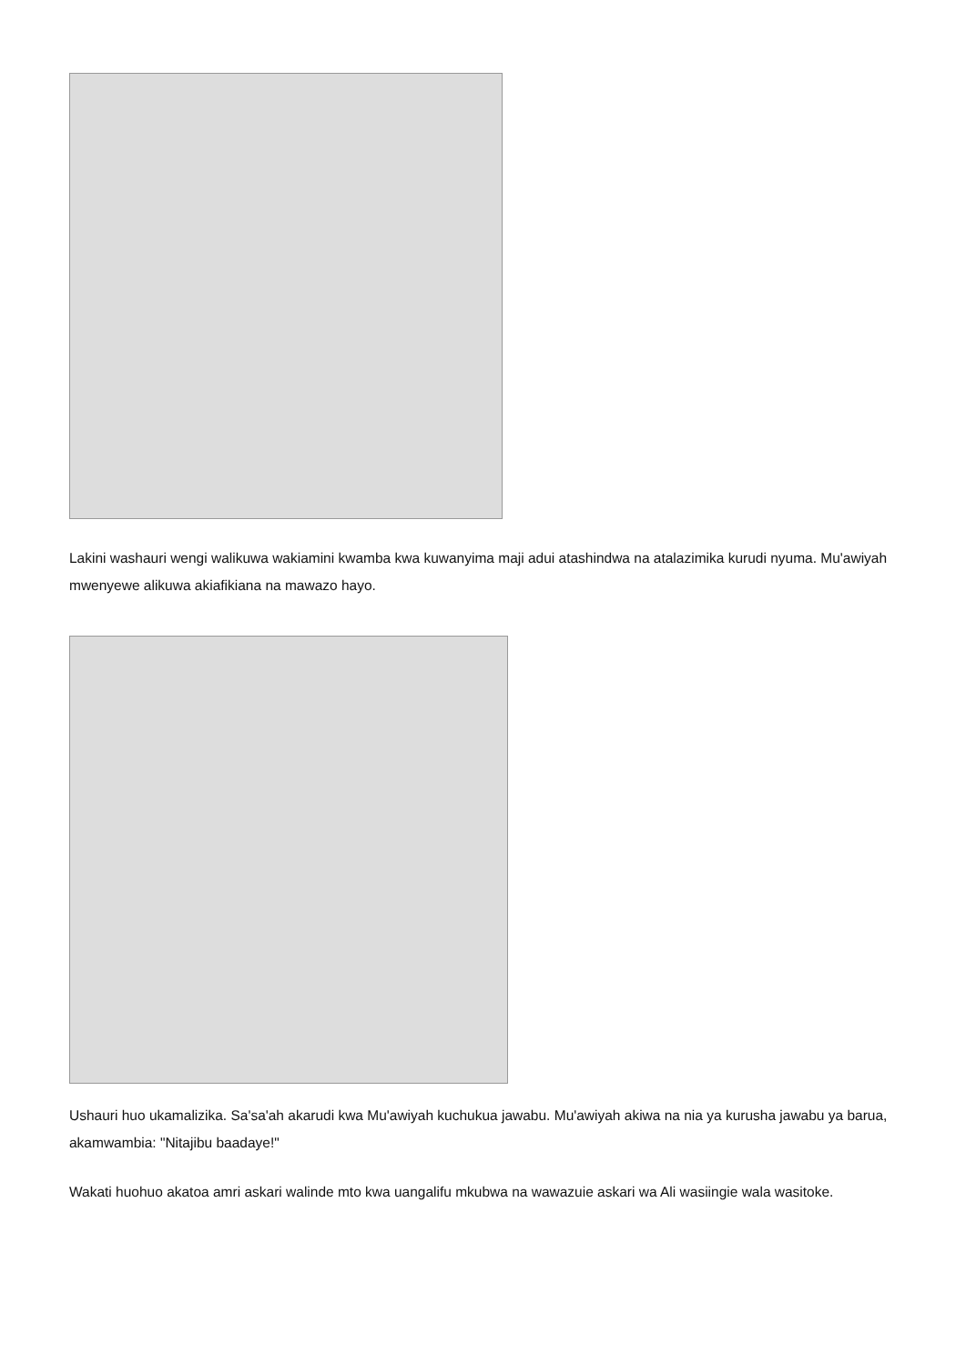Lakini washauri wengi walikuwa wakiamini kwamba kwa kuwanyima maji adui atashindwa na atalazimika kurudi nyuma. Mu'awiyah mwenyewe alikuwa akiafikiana na mawazo hayo.
Ushauri huo ukamalizika. Sa'sa'ah akarudi kwa Mu'awiyah kuchukua jawabu. Mu'awiyah akiwa na nia ya kurusha jawabu ya barua, akamwambia: "Nitajibu baadaye!"
Wakati huohuo akatoa amri askari walinde mto kwa uangalifu mkubwa na wawazuie askari wa Ali wasiingie wala wasitoke.